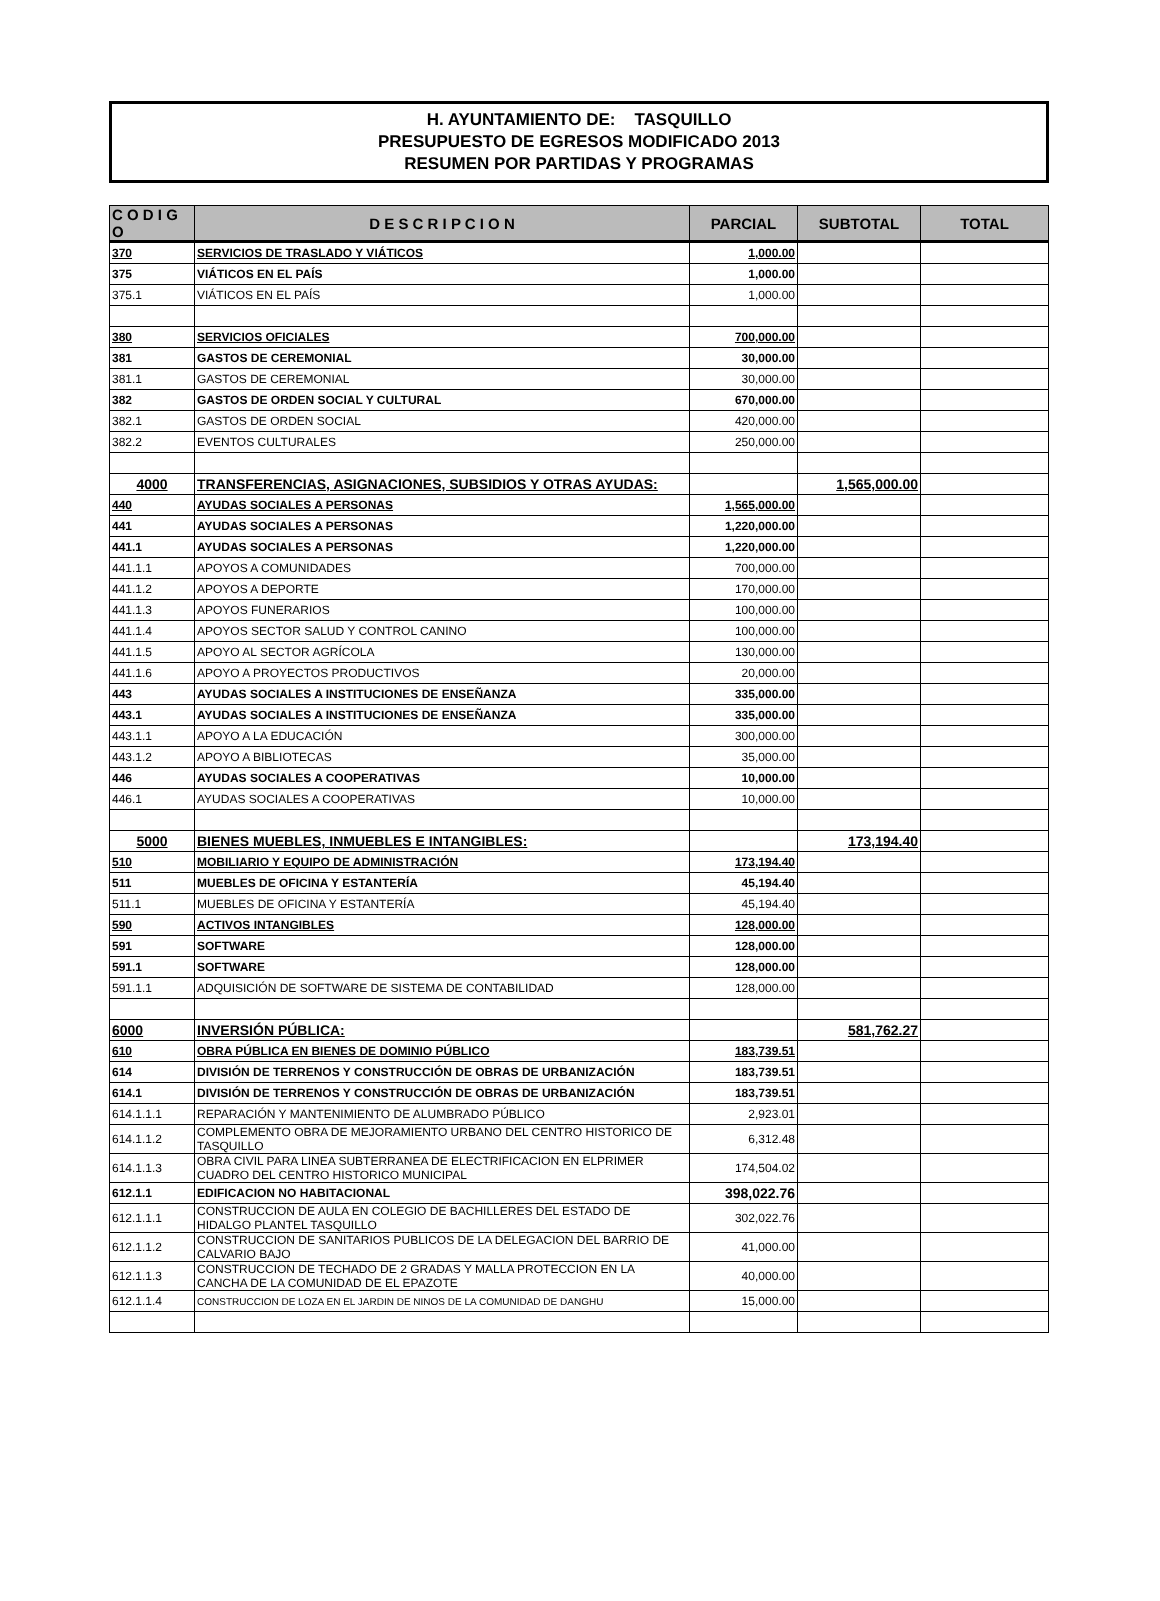H. AYUNTAMIENTO DE: TASQUILLO
PRESUPUESTO DE EGRESOS MODIFICADO 2013
RESUMEN POR PARTIDAS Y PROGRAMAS
| C O D I G O | D E S C R I P C I O N | PARCIAL | SUBTOTAL | TOTAL |
| --- | --- | --- | --- | --- |
| 370 | SERVICIOS DE TRASLADO Y VIÁTICOS | 1,000.00 | | |
| 375 | VIÁTICOS EN EL PAÍS | 1,000.00 | | |
| 375.1 | VIÁTICOS EN EL PAÍS | 1,000.00 | | |
| 380 | SERVICIOS OFICIALES | 700,000.00 | | |
| 381 | GASTOS DE CEREMONIAL | 30,000.00 | | |
| 381.1 | GASTOS DE CEREMONIAL | 30,000.00 | | |
| 382 | GASTOS DE ORDEN SOCIAL Y CULTURAL | 670,000.00 | | |
| 382.1 | GASTOS DE ORDEN SOCIAL | 420,000.00 | | |
| 382.2 | EVENTOS CULTURALES | 250,000.00 | | |
| 4000 | TRANSFERENCIAS, ASIGNACIONES, SUBSIDIOS Y OTRAS AYUDAS: | | 1,565,000.00 | |
| 440 | AYUDAS SOCIALES A PERSONAS | 1,565,000.00 | | |
| 441 | AYUDAS SOCIALES A PERSONAS | 1,220,000.00 | | |
| 441.1 | AYUDAS SOCIALES A PERSONAS | 1,220,000.00 | | |
| 441.1.1 | APOYOS A COMUNIDADES | 700,000.00 | | |
| 441.1.2 | APOYOS A DEPORTE | 170,000.00 | | |
| 441.1.3 | APOYOS FUNERARIOS | 100,000.00 | | |
| 441.1.4 | APOYOS SECTOR SALUD Y CONTROL CANINO | 100,000.00 | | |
| 441.1.5 | APOYO AL SECTOR AGRÍCOLA | 130,000.00 | | |
| 441.1.6 | APOYO A PROYECTOS PRODUCTIVOS | 20,000.00 | | |
| 443 | AYUDAS SOCIALES A INSTITUCIONES DE ENSEÑANZA | 335,000.00 | | |
| 443.1 | AYUDAS SOCIALES A INSTITUCIONES DE ENSEÑANZA | 335,000.00 | | |
| 443.1.1 | APOYO A LA EDUCACIÓN | 300,000.00 | | |
| 443.1.2 | APOYO A BIBLIOTECAS | 35,000.00 | | |
| 446 | AYUDAS SOCIALES A COOPERATIVAS | 10,000.00 | | |
| 446.1 | AYUDAS SOCIALES A COOPERATIVAS | 10,000.00 | | |
| 5000 | BIENES MUEBLES, INMUEBLES E INTANGIBLES: | | 173,194.40 | |
| 510 | MOBILIARIO Y EQUIPO DE ADMINISTRACIÓN | 173,194.40 | | |
| 511 | MUEBLES DE OFICINA Y ESTANTERÍA | 45,194.40 | | |
| 511.1 | MUEBLES DE OFICINA Y ESTANTERÍA | 45,194.40 | | |
| 590 | ACTIVOS INTANGIBLES | 128,000.00 | | |
| 591 | SOFTWARE | 128,000.00 | | |
| 591.1 | SOFTWARE | 128,000.00 | | |
| 591.1.1 | ADQUISICIÓN DE SOFTWARE DE SISTEMA DE CONTABILIDAD | 128,000.00 | | |
| 6000 | INVERSIÓN PÚBLICA: | | 581,762.27 | |
| 610 | OBRA PÚBLICA EN BIENES DE DOMINIO PÚBLICO | 183,739.51 | | |
| 614 | DIVISIÓN DE TERRENOS Y CONSTRUCCIÓN DE OBRAS DE URBANIZACIÓN | 183,739.51 | | |
| 614.1 | DIVISIÓN DE TERRENOS Y CONSTRUCCIÓN DE OBRAS DE URBANIZACIÓN | 183,739.51 | | |
| 614.1.1.1 | REPARACIÓN Y MANTENIMIENTO DE ALUMBRADO PÚBLICO | 2,923.01 | | |
| 614.1.1.2 | COMPLEMENTO OBRA DE MEJORAMIENTO URBANO DEL CENTRO HISTORICO DE TASQUILLO | 6,312.48 | | |
| 614.1.1.3 | OBRA CIVIL PARA LINEA SUBTERRANEA DE ELECTRIFICACION EN ELPRIMER CUADRO DEL CENTRO HISTORICO MUNICIPAL | 174,504.02 | | |
| 612.1.1 | EDIFICACION NO HABITACIONAL | 398,022.76 | | |
| 612.1.1.1 | CONSTRUCCION DE AULA EN COLEGIO DE BACHILLERES DEL ESTADO DE HIDALGO PLANTEL TASQUILLO | 302,022.76 | | |
| 612.1.1.2 | CONSTRUCCION DE SANITARIOS PUBLICOS DE LA DELEGACION DEL BARRIO DE CALVARIO BAJO | 41,000.00 | | |
| 612.1.1.3 | CONSTRUCCION DE TECHADO DE 2 GRADAS Y MALLA PROTECCION EN LA CANCHA DE LA COMUNIDAD DE EL EPAZOTE | 40,000.00 | | |
| 612.1.1.4 | CONSTRUCCION DE LOZA EN EL JARDIN DE NINOS DE LA COMUNIDAD DE DANGHU | 15,000.00 | | |